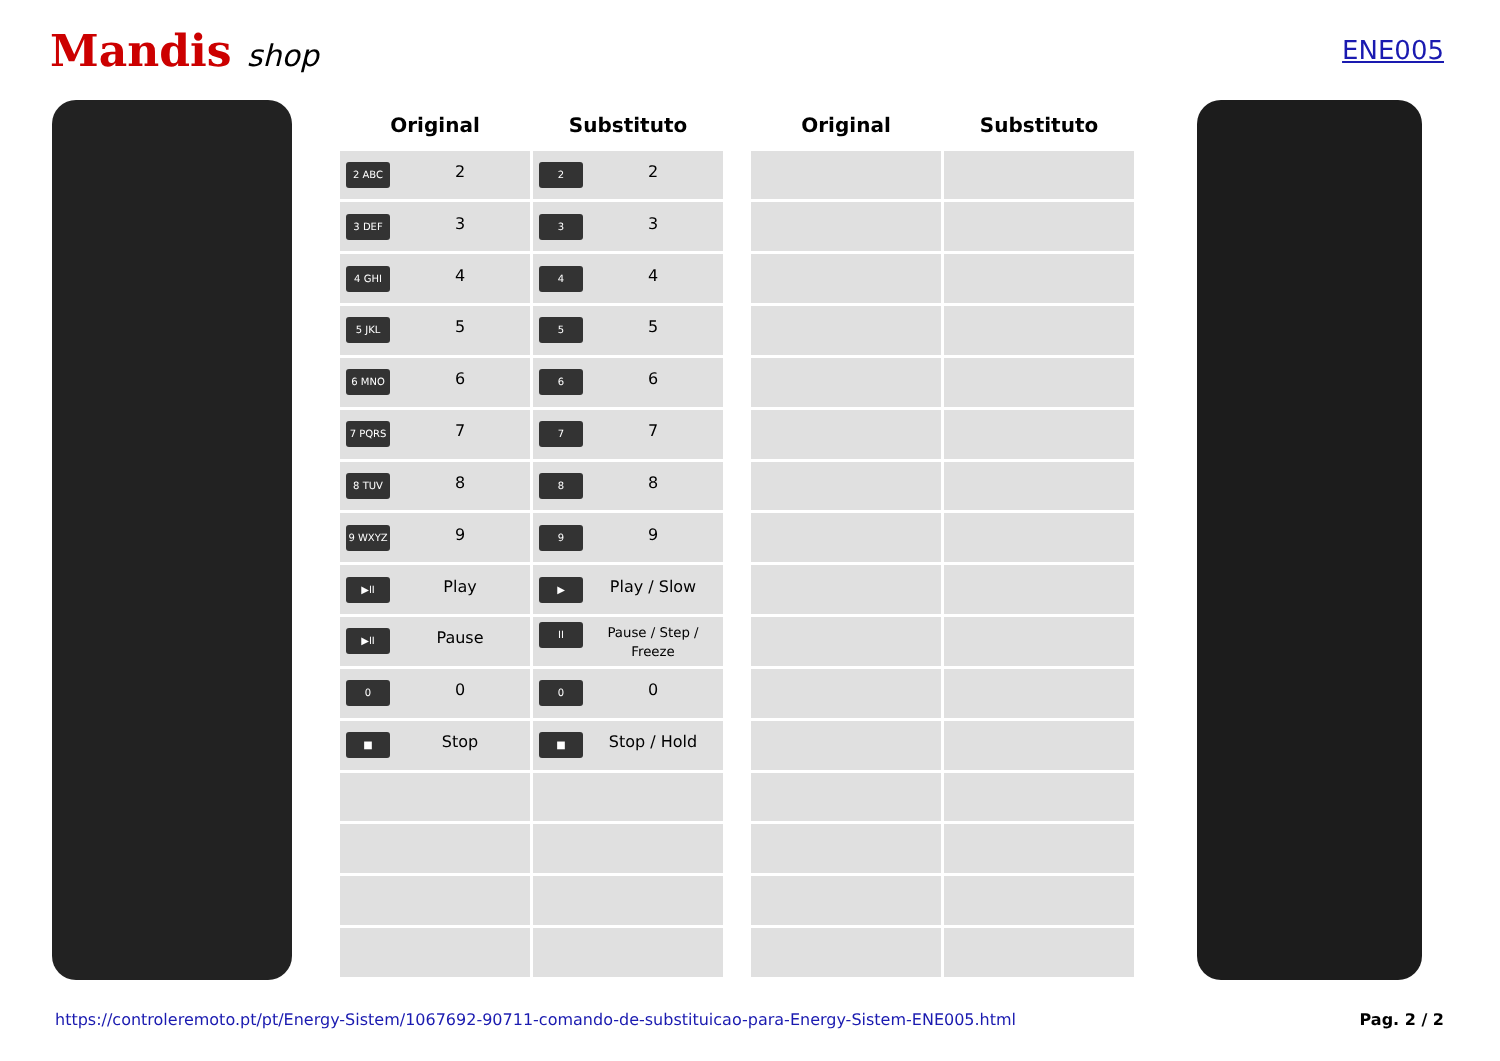Mandis shop
ENE005
| Original | Substituto |
| --- | --- |
| 2 ABC 2 | 2 2 |
| 3 DEF 3 | 3 3 |
| 4 GHI 4 | 4 4 |
| 5 JKL 5 | 5 5 |
| 6 MNO 6 | 6 6 |
| 7 PQRS 7 | 7 7 |
| 8 TUV 8 | 8 8 |
| 9 WXYZ 9 | 9 9 |
| ▶II Play | ▶ Play / Slow |
| ▶II Pause | II Pause / Step / Freeze |
| 0 0 | 0 0 |
| ■ Stop | ■ Stop / Hold |
| Original | Substituto |
| --- | --- |
https://controleremoto.pt/pt/Energy-Sistem/1067692-90711-comando-de-substituicao-para-Energy-Sistem-ENE005.html Pag. 2 / 2